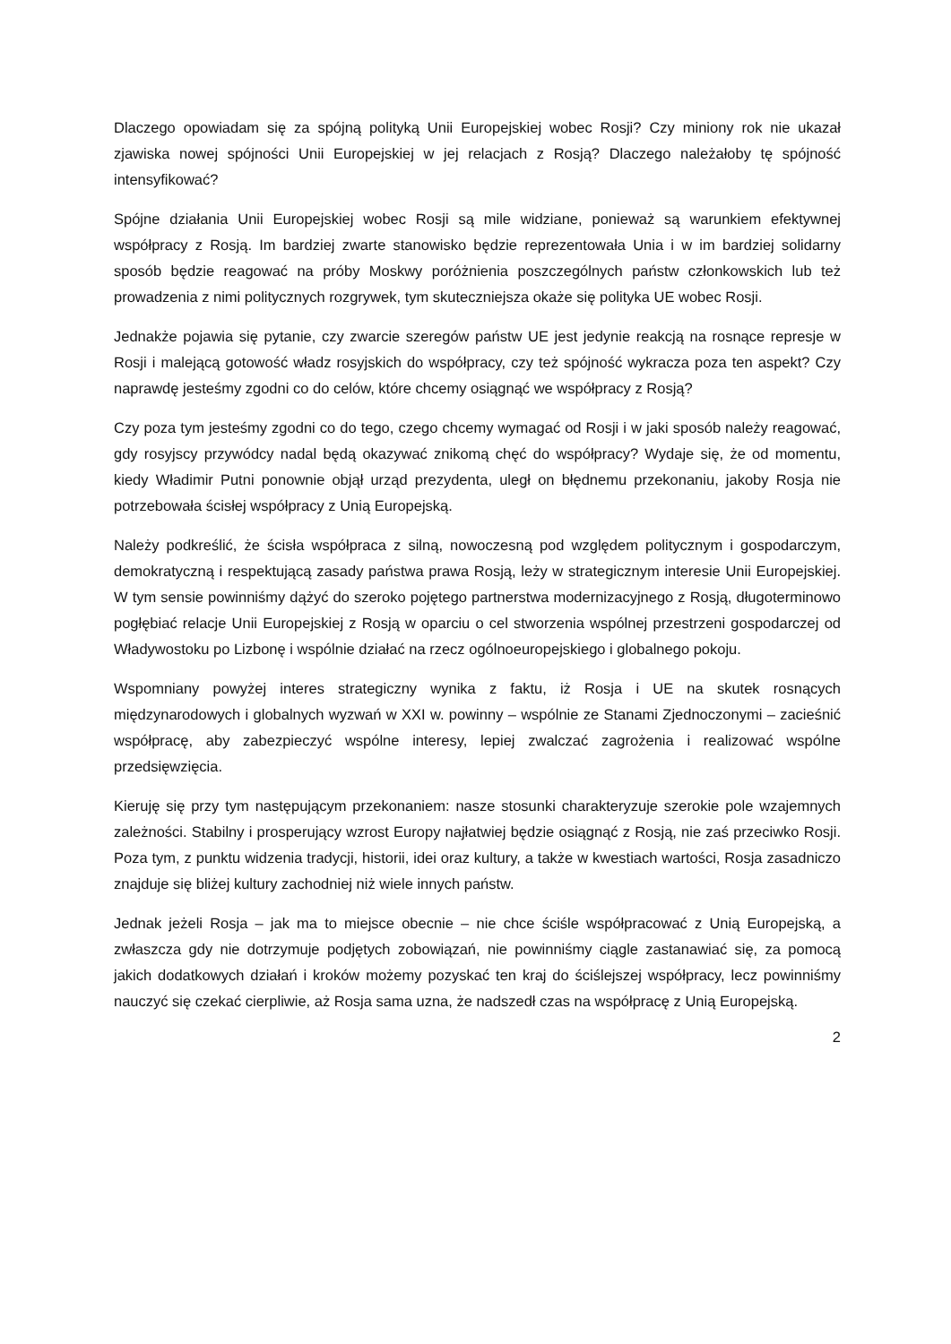Dlaczego opowiadam się za spójną polityką Unii Europejskiej wobec Rosji? Czy miniony rok nie ukazał zjawiska nowej spójności Unii Europejskiej w jej relacjach z Rosją? Dlaczego należałoby tę spójność intensyfikować?
Spójne działania Unii Europejskiej wobec Rosji są mile widziane, ponieważ są warunkiem efektywnej współpracy z Rosją. Im bardziej zwarte stanowisko będzie reprezentowała Unia i w im bardziej solidarny sposób będzie reagować na próby Moskwy poróżnienia poszczególnych państw członkowskich lub też prowadzenia z nimi politycznych rozgrywek, tym skuteczniejsza okaże się polityka UE wobec Rosji.
Jednakże pojawia się pytanie, czy zwarcie szeregów państw UE jest jedynie reakcją na rosnące represje w Rosji i malejącą gotowość władz rosyjskich do współpracy, czy też spójność wykracza poza ten aspekt? Czy naprawdę jesteśmy zgodni co do celów, które chcemy osiągnąć we współpracy z Rosją?
Czy poza tym jesteśmy zgodni co do tego, czego chcemy wymagać od Rosji i w jaki sposób należy reagować, gdy rosyjscy przywódcy nadal będą okazywać znikomą chęć do współpracy? Wydaje się, że od momentu, kiedy Władimir Putni ponownie objął urząd prezydenta, uległ on błędnemu przekonaniu, jakoby Rosja nie potrzebowała ścisłej współpracy z Unią Europejską.
Należy podkreślić, że ścisła współpraca z silną, nowoczesną pod względem politycznym i gospodarczym, demokratyczną i respektującą zasady państwa prawa Rosją, leży w strategicznym interesie Unii Europejskiej. W tym sensie powinniśmy dążyć do szeroko pojętego partnerstwa modernizacyjnego z Rosją, długoterminowo pogłębiać relacje Unii Europejskiej z Rosją w oparciu o cel stworzenia wspólnej przestrzeni gospodarczej od Władywostoku po Lizbonę i wspólnie działać na rzecz ogólnoeuropejskiego i globalnego pokoju.
Wspomniany powyżej interes strategiczny wynika z faktu, iż Rosja i UE na skutek rosnących międzynarodowych i globalnych wyzwań w XXI w. powinny – wspólnie ze Stanami Zjednoczonymi – zacieśnić współpracę, aby zabezpieczyć wspólne interesy, lepiej zwalczać zagrożenia i realizować wspólne przedsięwzięcia.
Kieruję się przy tym następującym przekonaniem: nasze stosunki charakteryzuje szerokie pole wzajemnych zależności. Stabilny i prosperujący wzrost Europy najłatwiej będzie osiągnąć z Rosją, nie zaś przeciwko Rosji. Poza tym, z punktu widzenia tradycji, historii, idei oraz kultury, a także w kwestiach wartości, Rosja zasadniczo znajduje się bliżej kultury zachodniej niż wiele innych państw.
Jednak jeżeli Rosja – jak ma to miejsce obecnie – nie chce ściśle współpracować z Unią Europejską, a zwłaszcza gdy nie dotrzymuje podjętych zobowiązań, nie powinniśmy ciągle zastanawiać się, za pomocą jakich dodatkowych działań i kroków możemy pozyskać ten kraj do ściślejszej współpracy, lecz powinniśmy nauczyć się czekać cierpliwie, aż Rosja sama uzna, że nadszedł czas na współpracę z Unią Europejską.
2